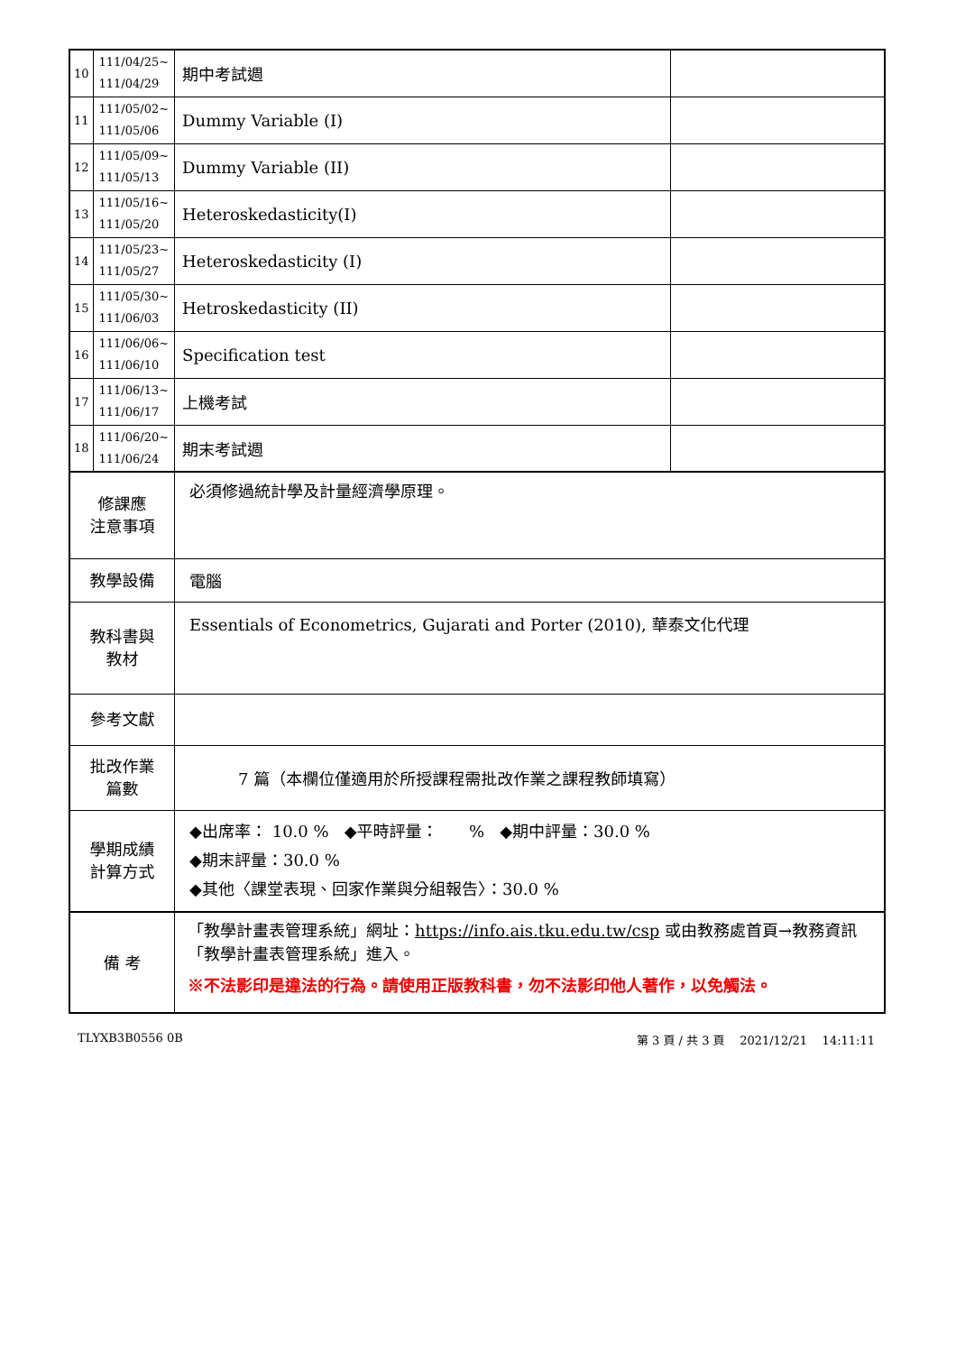| 10 | 111/04/25~ 111/04/29 | 期中考試週 | |
| 11 | 111/05/02~ 111/05/06 | Dummy Variable (I) | |
| 12 | 111/05/09~ 111/05/13 | Dummy Variable (II) | |
| 13 | 111/05/16~ 111/05/20 | Heteroskedasticity(I) | |
| 14 | 111/05/23~ 111/05/27 | Heteroskedasticity (I) | |
| 15 | 111/05/30~ 111/06/03 | Hetroskedasticity (II) | |
| 16 | 111/06/06~ 111/06/10 | Specification test | |
| 17 | 111/06/13~ 111/06/17 | 上機考試 | |
| 18 | 111/06/20~ 111/06/24 | 期末考試週 | |
| 修課應 注意事項 | | 必須修過統計學及計量經濟學原理。 | |
| 教學設備 | | 電腦 | |
| 教科書與 教材 | | Essentials of Econometrics, Gujarati and Porter (2010), 華泰文化代理 | |
| 參考文獻 | | | |
| 批改作業 篇數 | | 7 篇（本欄位僅適用於所授課程需批改作業之課程教師填寫） | |
| 學期成績 計算方式 | | ◆出席率： 10.0 % ◆平時評量： % ◆期中評量：30.0 % ◆期末評量：30.0 % ◆其他〈課堂表現、回家作業與分組報告〉：30.0 % | |
| 備 考 | | 「教學計畫表管理系統」網址： https://info.ais.tku.edu.tw/csp 或由教務處首頁→教務資訊「教學計畫表管理系統」進入。 ※不法影印是違法的行為。請使用正版教科書，勿不法影印他人著作，以免觸法。 | |
TLYXB3B0556 0B 第 3 頁 / 共 3 頁 2021/12/21 14:11:11